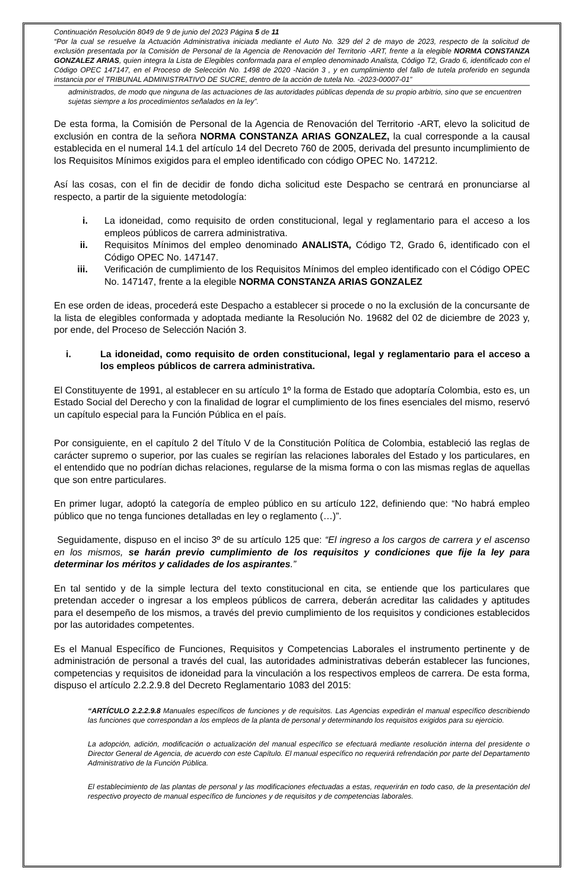Continuación Resolución 8049 de 9 de junio del 2023 Página 5 de 11
“Por la cual se resuelve la Actuación Administrativa iniciada mediante el Auto No. 329 del 2 de mayo de 2023, respecto de la solicitud de exclusión presentada por la Comisión de Personal de la Agencia de Renovación del Territorio -ART, frente a la elegible NORMA CONSTANZA GONZALEZ ARIAS, quien integra la Lista de Elegibles conformada para el empleo denominado Analista, Código T2, Grado 6, identificado con el Código OPEC 147147, en el Proceso de Selección No. 1498 de 2020 -Nación 3 , y en cumplimiento del fallo de tutela proferido en segunda instancia por el TRIBUNAL ADMINISTRATIVO DE SUCRE, dentro de la acción de tutela No. -2023-00007-01”
administrados, de modo que ninguna de las actuaciones de las autoridades públicas dependa de su propio arbitrio, sino que se encuentren sujetas siempre a los procedimientos señalados en la ley”.
De esta forma, la Comisión de Personal de la Agencia de Renovación del Territorio -ART, elevo la solicitud de exclusión en contra de la señora NORMA CONSTANZA ARIAS GONZALEZ, la cual corresponde a la causal establecida en el numeral 14.1 del artículo 14 del Decreto 760 de 2005, derivada del presunto incumplimiento de los Requisitos Mínimos exigidos para el empleo identificado con código OPEC No. 147212.
Así las cosas, con el fin de decidir de fondo dicha solicitud este Despacho se centrará en pronunciarse al respecto, a partir de la siguiente metodología:
i. La idoneidad, como requisito de orden constitucional, legal y reglamentario para el acceso a los empleos públicos de carrera administrativa.
ii. Requisitos Mínimos del empleo denominado ANALISTA, Código T2, Grado 6, identificado con el Código OPEC No. 147147.
iii. Verificación de cumplimiento de los Requisitos Mínimos del empleo identificado con el Código OPEC No. 147147, frente a la elegible NORMA CONSTANZA ARIAS GONZALEZ
En ese orden de ideas, procederá este Despacho a establecer si procede o no la exclusión de la concursante de la lista de elegibles conformada y adoptada mediante la Resolución No. 19682 del 02 de diciembre de 2023 y, por ende, del Proceso de Selección Nación 3.
i. La idoneidad, como requisito de orden constitucional, legal y reglamentario para el acceso a los empleos públicos de carrera administrativa.
El Constituyente de 1991, al establecer en su artículo 1º la forma de Estado que adoptaría Colombia, esto es, un Estado Social del Derecho y con la finalidad de lograr el cumplimiento de los fines esenciales del mismo, reservó un capítulo especial para la Función Pública en el país.
Por consiguiente, en el capítulo 2 del Título V de la Constitución Política de Colombia, estableció las reglas de carácter supremo o superior, por las cuales se regirían las relaciones laborales del Estado y los particulares, en el entendido que no podrían dichas relaciones, regularse de la misma forma o con las mismas reglas de aquellas que son entre particulares.
En primer lugar, adoptó la categoría de empleo público en su artículo 122, definiendo que: “No habrá empleo público que no tenga funciones detalladas en ley o reglamento (…)”.
Seguidamente, dispuso en el inciso 3º de su artículo 125 que: “El ingreso a los cargos de carrera y el ascenso en los mismos, se harán previo cumplimiento de los requisitos y condiciones que fije la ley para determinar los méritos y calidades de los aspirantes.”
En tal sentido y de la simple lectura del texto constitucional en cita, se entiende que los particulares que pretendan acceder o ingresar a los empleos públicos de carrera, deberán acreditar las calidades y aptitudes para el desempeño de los mismos, a través del previo cumplimiento de los requisitos y condiciones establecidos por las autoridades competentes.
Es el Manual Específico de Funciones, Requisitos y Competencias Laborales el instrumento pertinente y de administración de personal a través del cual, las autoridades administrativas deberán establecer las funciones, competencias y requisitos de idoneidad para la vinculación a los respectivos empleos de carrera. De esta forma, dispuso el artículo 2.2.2.9.8 del Decreto Reglamentario 1083 del 2015:
“ARTÍCULO 2.2.2.9.8 Manuales específicos de funciones y de requisitos. Las Agencias expedirán el manual específico describiendo las funciones que correspondan a los empleos de la planta de personal y determinando los requisitos exigidos para su ejercicio.
La adopción, adición, modificación o actualización del manual específico se efectuará mediante resolución interna del presidente o Director General de Agencia, de acuerdo con este Capítulo. El manual específico no requerirá refrendación por parte del Departamento Administrativo de la Función Pública.
El establecimiento de las plantas de personal y las modificaciones efectuadas a estas, requerirán en todo caso, de la presentación del respectivo proyecto de manual específico de funciones y de requisitos y de competencias laborales.